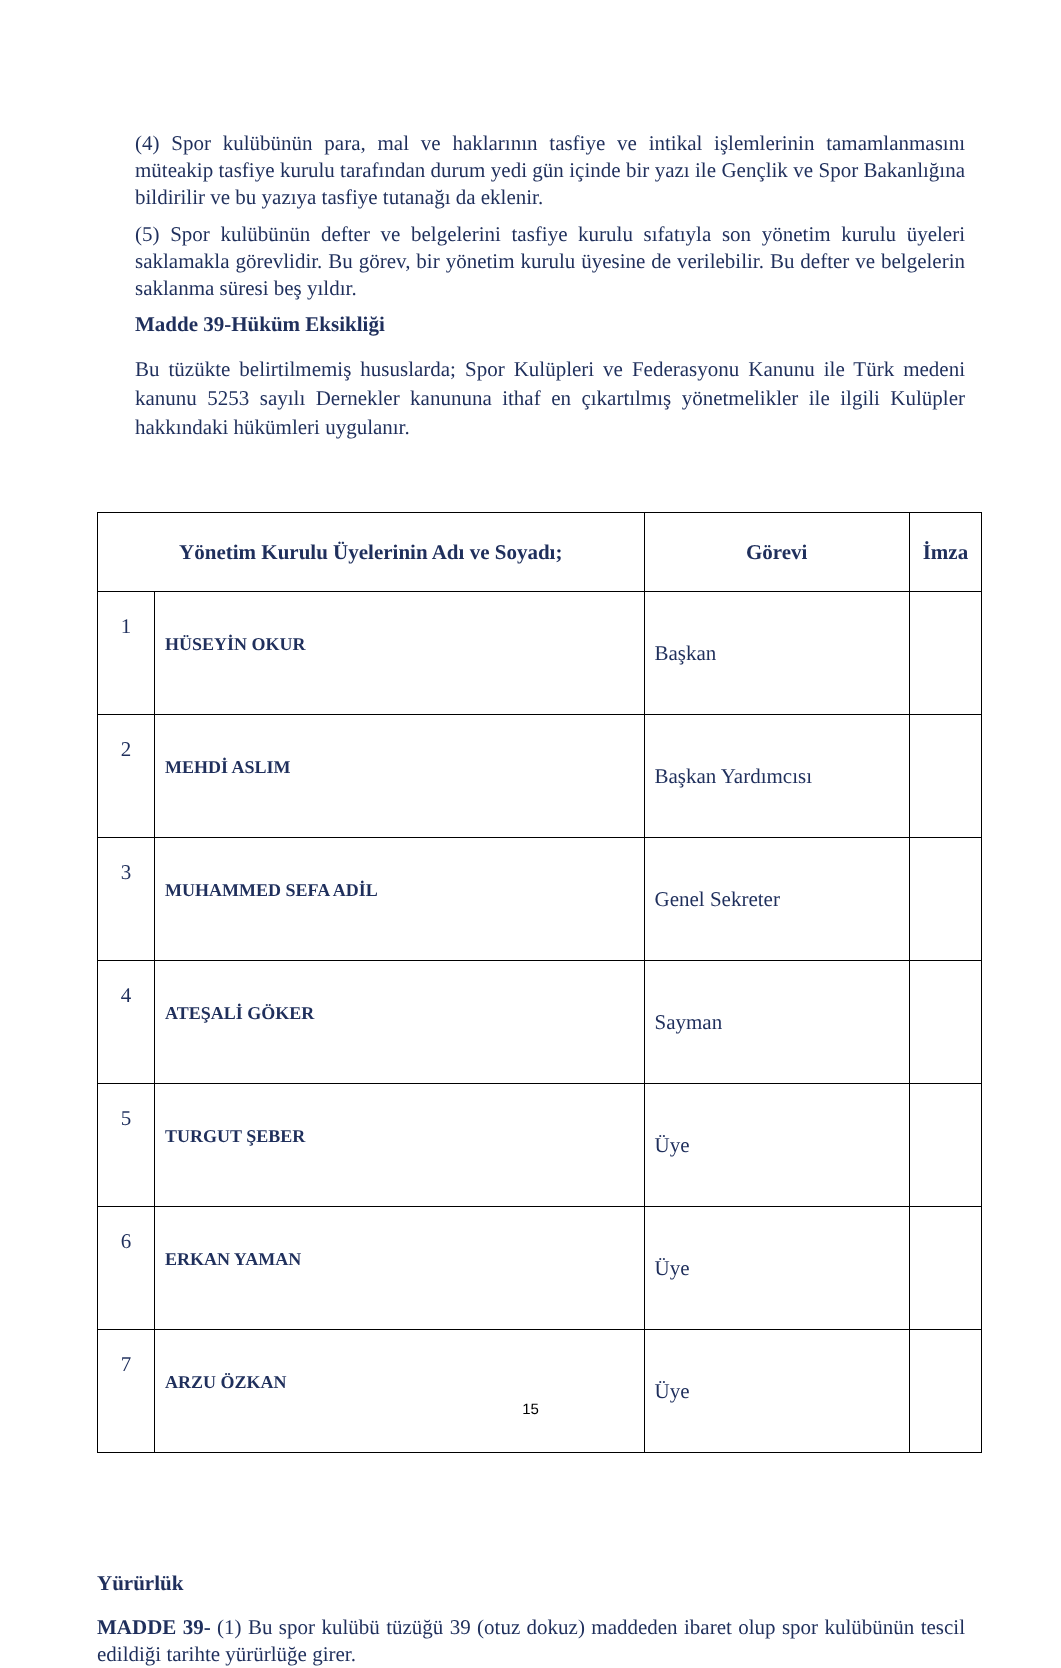(4) Spor kulübünün para, mal ve haklarının tasfiye ve intikal işlemlerinin tamamlanmasını müteakip tasfiye kurulu tarafından durum yedi gün içinde bir yazı ile Gençlik ve Spor Bakanlığına bildirilir ve bu yazıya tasfiye tutanağı da eklenir.
(5) Spor kulübünün defter ve belgelerini tasfiye kurulu sıfatıyla son yönetim kurulu üyeleri saklamakla görevlidir. Bu görev, bir yönetim kurulu üyesine de verilebilir. Bu defter ve belgelerin saklanma süresi beş yıldır.
Madde 39-Hüküm Eksikliği
Bu tüzükte belirtilmemiş hususlarda; Spor Kulüpleri ve Federasyonu Kanunu ile Türk medeni kanunu 5253 sayılı Dernekler kanununa ithaf en çıkartılmış yönetmelikler ile ilgili Kulüpler hakkındaki hükümleri uygulanır.
| Yönetim Kurulu Üyelerinin Adı ve Soyadı; | | Görevi | İmza |
| --- | --- | --- | --- |
| 1 | HÜSEYİN OKUR | Başkan | |
| 2 | MEHDİ ASLIM | Başkan Yardımcısı | |
| 3 | MUHAMMED SEFA ADİL | Genel Sekreter | |
| 4 | ATEŞALİ GÖKER | Sayman | |
| 5 | TURGUT ŞEBER | Üye | |
| 6 | ERKAN YAMAN | Üye | |
| 7 | ARZU ÖZKAN | Üye | |
Yürürlük
MADDE 39- (1) Bu spor kulübü tüzüğü 39 (otuz dokuz) maddeden ibaret olup spor kulübünün tescil edildiği tarihte yürürlüğe girer.
15